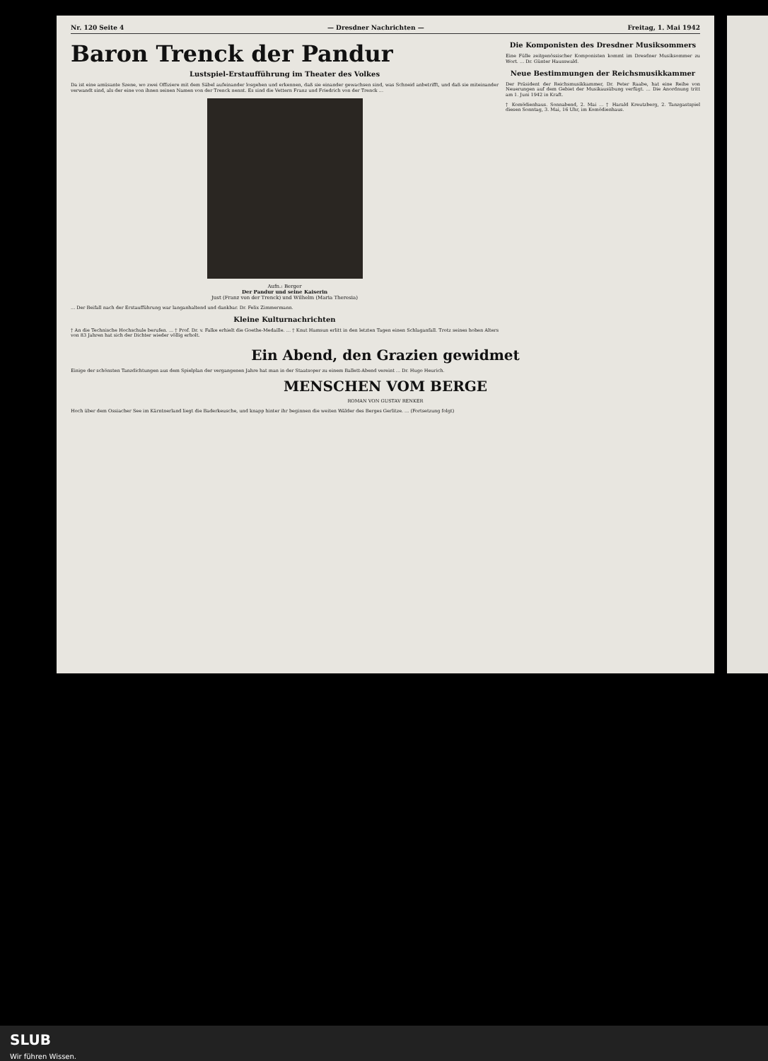Nr. 120 Seite 4 — Dresdner Nachrichten — Freitag, 1. Mai 1942
Baron Trenck der Pandur
Lustspiel-Erstaufführung im Theater des Volkes
Da ist eine amüsante Szene, wo zwei Offiziere mit dem Säbel aufeinander losgehen und erkennen, daß sie einander gewachsen sind, was Schneid anbetrifft, und daß sie miteinander verwandt sind, als der eine von ihnen seinen Namen von der Trenck nennt. Es sind die Vettern Franz und Friedrich von der Trenck ...
Aufn.: Berger
Der Pandur und seine Kaiserin
Just (Franz von der Trenck) und Wilhelm (Maria Theresia)
... Der Beifall nach der Erstaufführung war langanhaltend und dankbar. Dr. Felix Zimmermann.
Kleine Kulturnachrichten
† An die Technische Hochschule berufen. ... † Prof. Dr. v. Falke erhielt die Goethe-Medaille. ... † Knut Hamsun erlitt in den letzten Tagen einen Schlaganfall. Trotz seines hohen Alters von 83 Jahren hat sich der Dichter wieder völlig erholt.
Die Komponisten des Dresdner Musiksommers
Eine Fülle zeitgenössischer Komponisten kommt im Dresdner Musiksommer zu Wort. ... Dr. Günter Hausswald.
Neue Bestimmungen der Reichsmusikkammer
Der Präsident der Reichsmusikkammer, Dr. Peter Raabe, hat eine Reihe von Neuerungen auf dem Gebiet der Musikausübung verfügt. ... Die Anordnung tritt am 1. Juni 1942 in Kraft.
† Komödienhaus. Sonnabend, 2. Mai ... † Harald Kreutzberg, 2. Tanzgastspiel diesen Sonntag, 3. Mai, 16 Uhr, im Komödienhaus.
Ein Abend, den Grazien gewidmet
Einige der schönsten Tanzdichtungen aus dem Spielplan der vergangenen Jahre hat man in der Staatsoper zu einem Ballett-Abend vereint ... Dr. Hugo Heurich.
MENSCHEN VOM BERGE
ROMAN VON GUSTAV RENKER
Hoch über dem Ossiacher See im Kärntnerland liegt die Baderkeusche, und knapp hinter ihr beginnen die weiten Wälder des Berges Gerlitze. ... (Fortsetzung folgt)
SLUB
Wir führen Wissen.